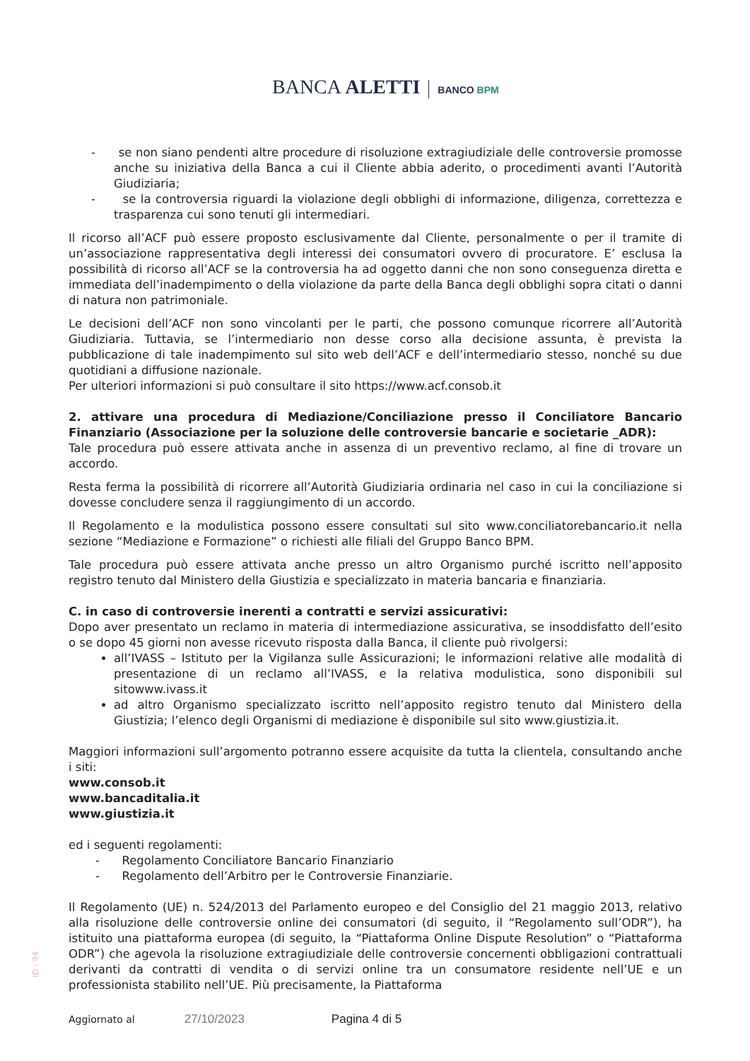BANCA ALETTI BANCO BPM
- se non siano pendenti altre procedure di risoluzione extragiudiziale delle controversie promosse anche su iniziativa della Banca a cui il Cliente abbia aderito, o procedimenti avanti l’Autorità Giudiziaria;
- se la controversia riguardi la violazione degli obblighi di informazione, diligenza, correttezza e trasparenza cui sono tenuti gli intermediari.
Il ricorso all’ACF può essere proposto esclusivamente dal Cliente, personalmente o per il tramite di un’associazione rappresentativa degli interessi dei consumatori ovvero di procuratore. E’ esclusa la possibilità di ricorso all’ACF se la controversia ha ad oggetto danni che non sono conseguenza diretta e immediata dell’inadempimento o della violazione da parte della Banca degli obblighi sopra citati o danni di natura non patrimoniale.
Le decisioni dell’ACF non sono vincolanti per le parti, che possono comunque ricorrere all’Autorità Giudiziaria. Tuttavia, se l’intermediario non desse corso alla decisione assunta, è prevista la pubblicazione di tale inadempimento sul sito web dell’ACF e dell’intermediario stesso, nonché su due quotidiani a diffusione nazionale.
Per ulteriori informazioni si può consultare il sito https://www.acf.consob.it
2. attivare una procedura di Mediazione/Conciliazione presso il Conciliatore Bancario Finanziario (Associazione per la soluzione delle controversie bancarie e societarie _ADR):
Tale procedura può essere attivata anche in assenza di un preventivo reclamo, al fine di trovare un accordo.
Resta ferma la possibilità di ricorrere all’Autorità Giudiziaria ordinaria nel caso in cui la conciliazione si dovesse concludere senza il raggiungimento di un accordo.
Il Regolamento e la modulistica possono essere consultati sul sito www.conciliatorebancario.it nella sezione “Mediazione e Formazione” o richiesti alle filiali del Gruppo Banco BPM.
Tale procedura può essere attivata anche presso un altro Organismo purché iscritto nell’apposito registro tenuto dal Ministero della Giustizia e specializzato in materia bancaria e finanziaria.
C. in caso di controversie inerenti a contratti e servizi assicurativi:
Dopo aver presentato un reclamo in materia di intermediazione assicurativa, se insoddisfatto dell’esito o se dopo 45 giorni non avesse ricevuto risposta dalla Banca, il cliente può rivolgersi:
all’IVASS – Istituto per la Vigilanza sulle Assicurazioni; le informazioni relative alle modalità di presentazione di un reclamo all’IVASS, e la relativa modulistica, sono disponibili sul sitowww.ivass.it
ad altro Organismo specializzato iscritto nell’apposito registro tenuto dal Ministero della Giustizia; l’elenco degli Organismi di mediazione è disponibile sul sito www.giustizia.it.
Maggiori informazioni sull’argomento potranno essere acquisite da tutta la clientela, consultando anche i siti:
www.consob.it
www.bancaditalia.it
www.giustizia.it
ed i seguenti regolamenti:
- Regolamento Conciliatore Bancario Finanziario
- Regolamento dell’Arbitro per le Controversie Finanziarie.
Il Regolamento (UE) n. 524/2013 del Parlamento europeo e del Consiglio del 21 maggio 2013, relativo alla risoluzione delle controversie online dei consumatori (di seguito, il “Regolamento sull’ODR”), ha istituito una piattaforma europea (di seguito, la “Piattaforma Online Dispute Resolution” o “Piattaforma ODR”) che agevola la risoluzione extragiudiziale delle controversie concernenti obbligazioni contrattuali derivanti da contratti di vendita o di servizi online tra un consumatore residente nell’UE e un professionista stabilito nell’UE. Più precisamente, la Piattaforma
ID - 94
Aggiornato al 27/10/2023 Pagina 4 di 5